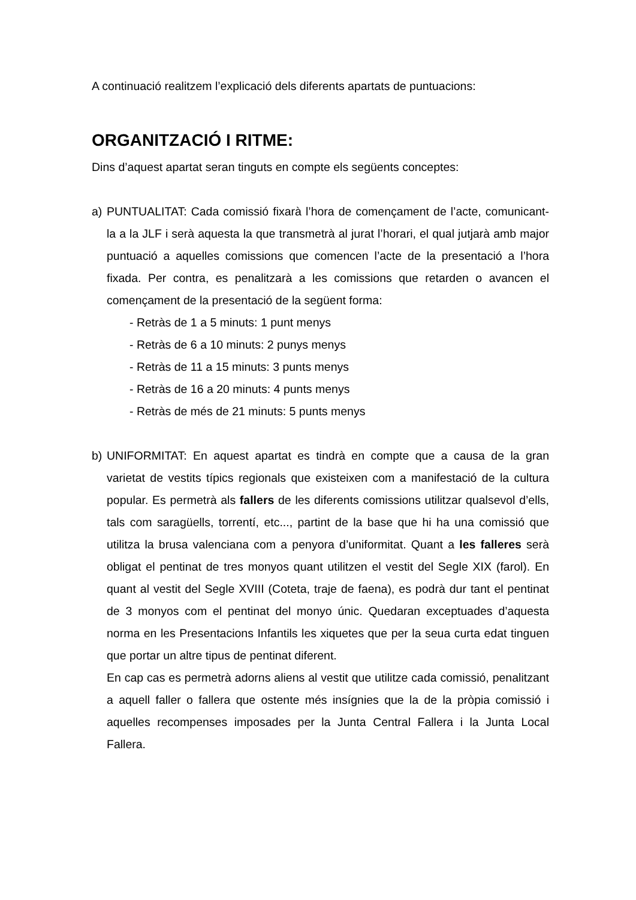A continuació realitzem l’explicació dels diferents apartats de puntuacions:
ORGANITZACIÓ I RITME:
Dins d’aquest apartat seran tinguts en compte els següents conceptes:
a) PUNTUALITAT: Cada comissió fixarà l’hora de començament de l’acte, comunicant-la a la JLF i serà aquesta la que transmetrà al jurat l’horari, el qual jutjarà amb major puntuació a aquelles comissions que comencen l’acte de la presentació a l’hora fixada. Per contra, es penalitzarà a les comissions que retarden o avancen el començament de la presentació de la següent forma:
- Retràs de 1 a 5 minuts: 1 punt menys
- Retràs de 6 a 10 minuts: 2 punys menys
- Retràs de 11 a 15 minuts: 3 punts menys
- Retràs de 16 a 20 minuts: 4 punts menys
- Retràs de més de 21 minuts: 5 punts menys
b) UNIFORMITAT: En aquest apartat es tindrà en compte que a causa de la gran varietat de vestits típics regionals que existeixen com a manifestació de la cultura popular. Es permetrà als fallers de les diferents comissions utilitzar qualsevol d’ells, tals com saragüells, torrentí, etc..., partint de la base que hi ha una comissió que utilitza la brusa valenciana com a penyora d’uniformitat. Quant a les falleres serà obligat el pentinat de tres monyos quant utilitzen el vestit del Segle XIX (farol). En quant al vestit del Segle XVIII (Coteta, traje de faena), es podrà dur tant el pentinat de 3 monyos com el pentinat del monyo únic. Quedaran exceptuades d’aquesta norma en les Presentacions Infantils les xiquetes que per la seua curta edat tinguen que portar un altre tipus de pentinat diferent.
En cap cas es permetrà adorns aliens al vestit que utilitze cada comissió, penalitzant a aquell faller o fallera que ostente més insígnies que la de la pròpia comissió i aquelles recompenses imposades per la Junta Central Fallera i la Junta Local Fallera.